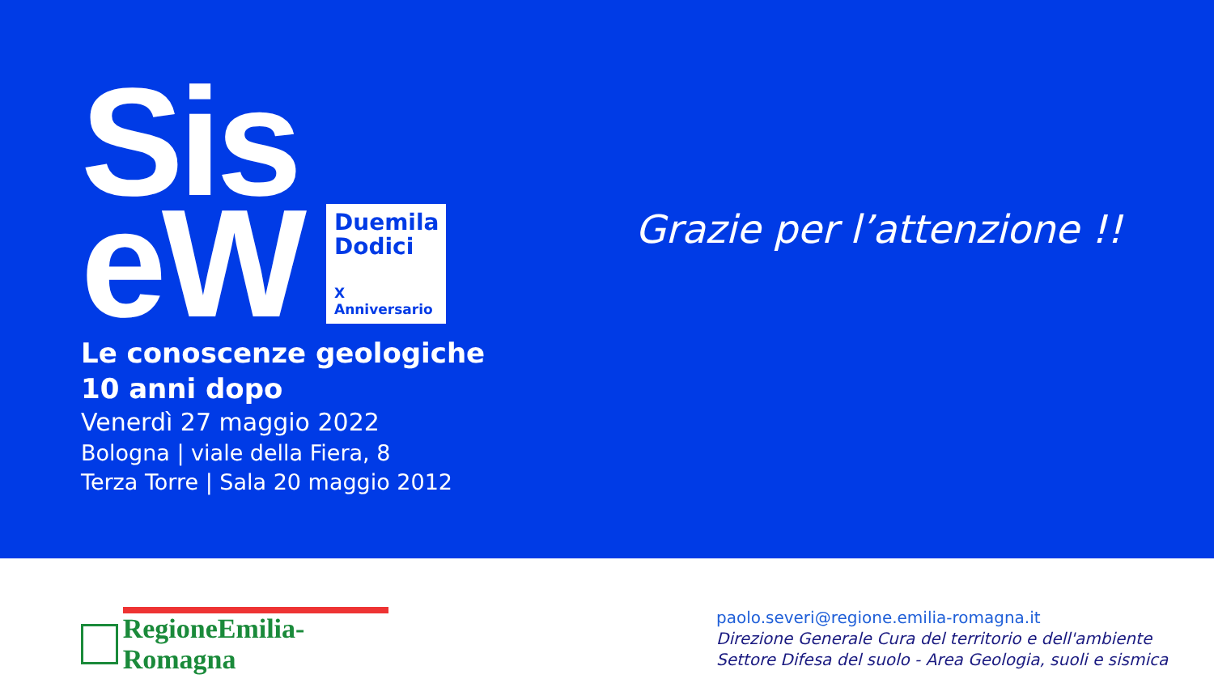Sis
eW
Duemila Dodici
X Anniversario
Le conoscenze geologiche
10 anni dopo
Venerdì 27 maggio 2022
Bologna | viale della Fiera, 8
Terza Torre | Sala 20 maggio 2012
Grazie per l’attenzione !!
RegioneEmilia-Romagna
paolo.severi@regione.emilia-romagna.it
Direzione Generale Cura del territorio e dell'ambiente
Settore Difesa del suolo - Area Geologia, suoli e sismica